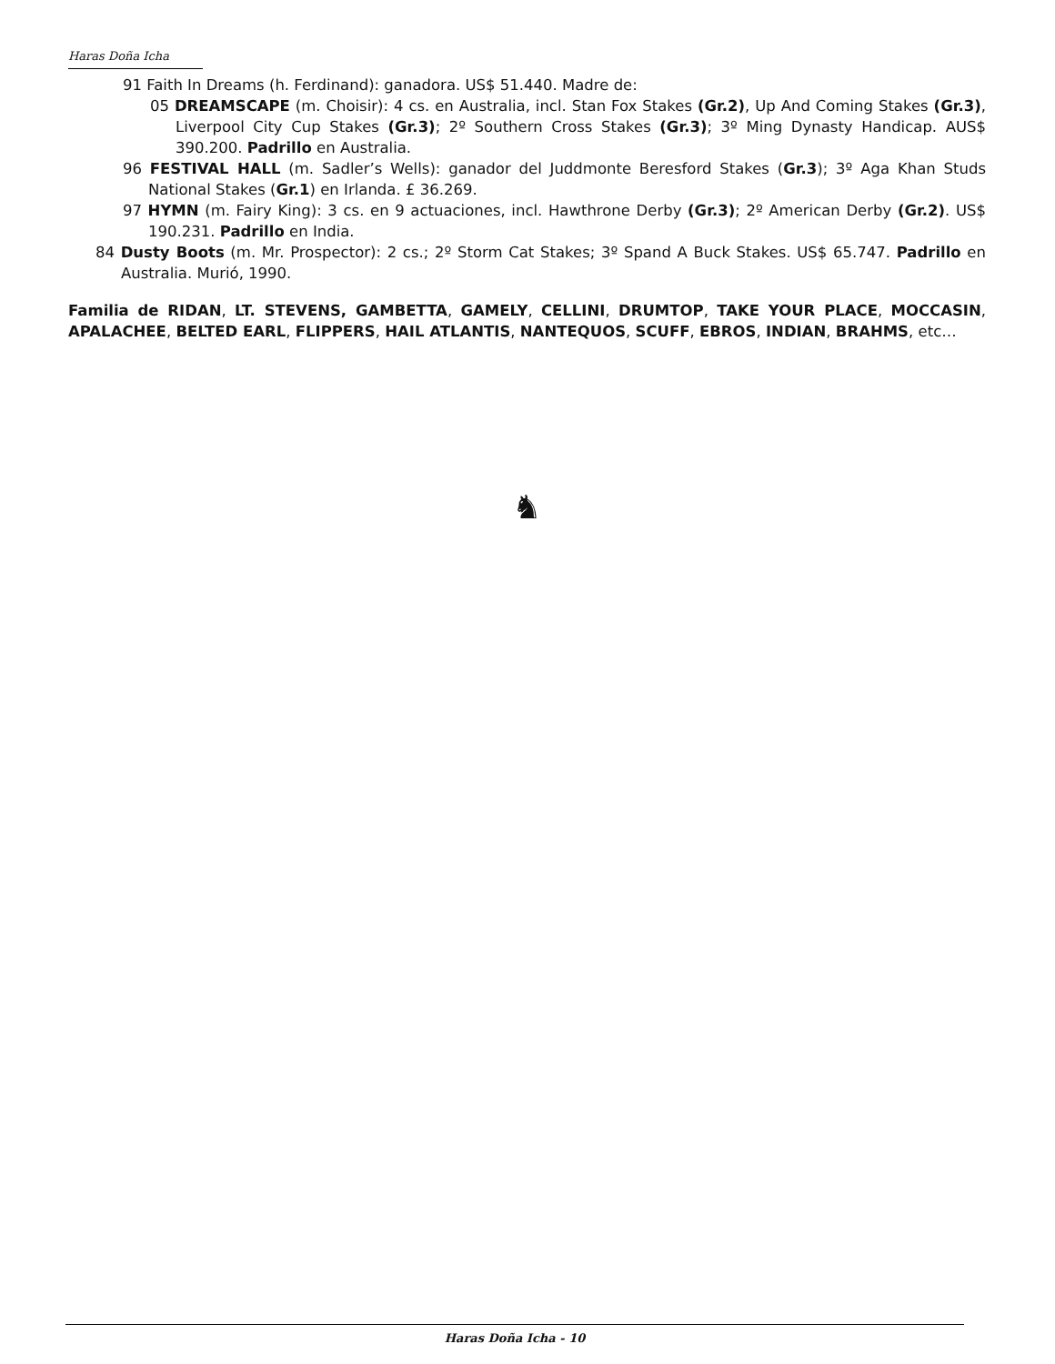Haras Doña Icha
91 Faith In Dreams (h. Ferdinand): ganadora. US$ 51.440. Madre de:
05 DREAMSCAPE (m. Choisir): 4 cs. en Australia, incl. Stan Fox Stakes (Gr.2), Up And Coming Stakes (Gr.3), Liverpool City Cup Stakes (Gr.3); 2º Southern Cross Stakes (Gr.3); 3º Ming Dynasty Handicap. AUS$ 390.200. Padrillo en Australia.
96 FESTIVAL HALL (m. Sadler’s Wells): ganador del Juddmonte Beresford Stakes (Gr.3); 3º Aga Khan Studs National Stakes (Gr.1) en Irlanda. £ 36.269.
97 HYMN (m. Fairy King): 3 cs. en 9 actuaciones, incl. Hawthrone Derby (Gr.3); 2º American Derby (Gr.2). US$ 190.231. Padrillo en India.
84 Dusty Boots (m. Mr. Prospector): 2 cs.; 2º Storm Cat Stakes; 3º Spand A Buck Stakes. US$ 65.747. Padrillo en Australia. Murió, 1990.
Familia de RIDAN, LT. STEVENS, GAMBETTA, GAMELY, CELLINI, DRUMTOP, TAKE YOUR PLACE, MOCCASIN, APALACHEE, BELTED EARL, FLIPPERS, HAIL ATLANTIS, NANTEQUOS, SCUFF, EBROS, INDIAN, BRAHMS, etc…
♞
Haras Doña Icha - 10